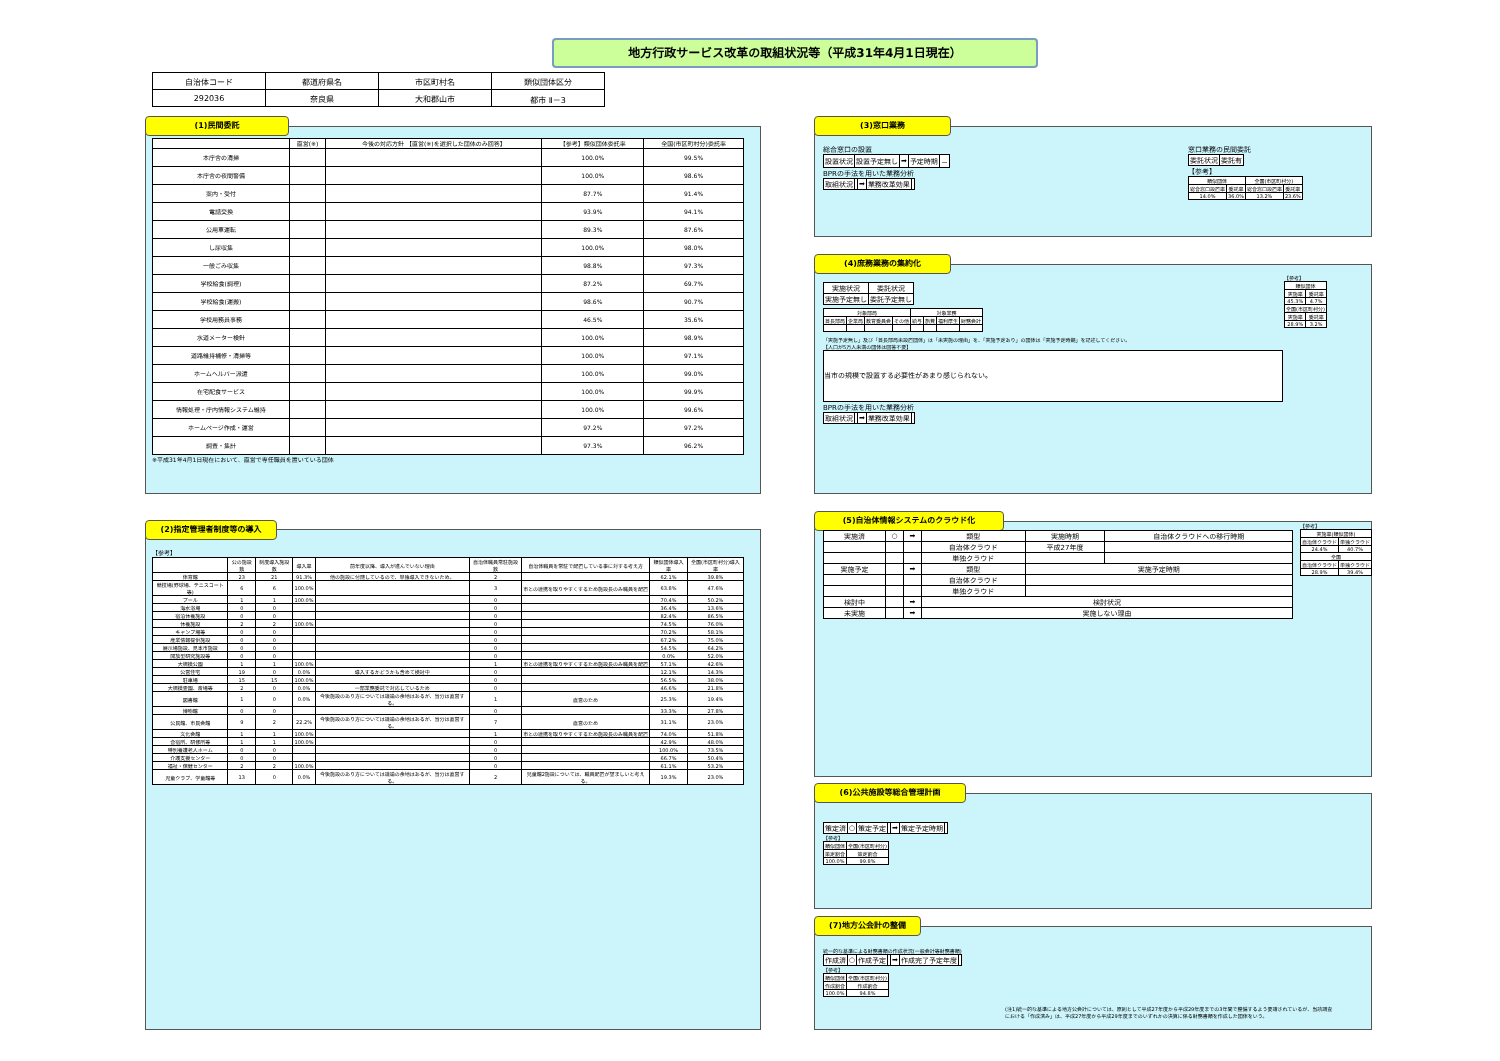地方行政サービス改革の取組状況等（平成31年4月1日現在）
| 自治体コード | 都道府県名 | 市区町村名 | 類似団体区分 |
| 292036 | 奈良県 | 大和郡山市 | 都市 Ⅱ－3 |
(1)民間委託
| | 直営(※) | 今後の対応方針 【直営(※)を選択した団体のみ回答】 | 【参考】類似団体委託率 | 全国(市区町村分)委託率 |
| --- | --- | --- | --- | --- |
| 本庁舎の清掃 | | | 100.0% | 99.5% |
| 本庁舎の夜間警備 | | | 100.0% | 98.6% |
| 案内・受付 | | | 87.7% | 91.4% |
| 電話交換 | | | 93.9% | 94.1% |
| 公用車運転 | | | 89.3% | 87.6% |
| し尿収集 | | | 100.0% | 98.0% |
| 一般ごみ収集 | | | 98.8% | 97.3% |
| 学校給食(調理) | | | 87.2% | 69.7% |
| 学校給食(運搬) | | | 98.6% | 90.7% |
| 学校用務員事務 | | | 46.5% | 35.6% |
| 水道メーター検針 | | | 100.0% | 98.9% |
| 道路維持補修・清掃等 | | | 100.0% | 97.1% |
| ホームヘルパー派遣 | | | 100.0% | 99.0% |
| 在宅配食サービス | | | 100.0% | 99.9% |
| 情報処理・庁内情報システム維持 | | | 100.0% | 99.6% |
| ホームページ作成・運営 | | | 97.2% | 97.2% |
| 調査・集計 | | | 97.3% | 96.2% |
※平成31年4月1日現在において、直営で専任職員を置いている団体
(2)指定管理者制度等の導入
【参考】
| | 公の施設数 | 制度導入施設数 | 導入率 | 前年度以降、導入が進んでいない理由 | 自治体職員常駐施設数 | 自治体職員を常駐で配置している事に対する考え方 | 類似団体導入率 | 全国(市区町村分)導入率 |
| --- | --- | --- | --- | --- | --- | --- | --- | --- |
| 体育館 | 23 | 21 | 91.3% | 他の施設に付随しているので、単独導入できないため。 | 2 | | 62.1% | 39.8% |
| 競技場(野球場、テニスコート等) | 6 | 6 | 100.0% | | 3 | 市との連携を取りやすくするため施設長のみ職員を配置 | 63.8% | 47.6% |
| プール | 1 | 1 | 100.0% | | 0 | | 70.4% | 50.2% |
| 海水浴場 | 0 | 0 | | | 0 | | 36.4% | 13.6% |
| 宿泊休養施設 | 0 | 0 | | | 0 | | 82.4% | 86.5% |
| 休養施設 | 2 | 2 | 100.0% | | 0 | | 74.5% | 76.0% |
| キャンプ場等 | 0 | 0 | | | 0 | | 70.2% | 58.1% |
| 産業情報提供施設 | 0 | 0 | | | 0 | | 67.2% | 75.0% |
| 展示場施設、見本市施設 | 0 | 0 | | | 0 | | 54.5% | 64.2% |
| 開放型研究施設等 | 0 | 0 | | | 0 | | 0.0% | 52.0% |
| 大規模公園 | 1 | 1 | 100.0% | | 1 | 市との連携を取りやすくするため施設長のみ職員を配置 | 57.1% | 42.6% |
| 公営住宅 | 19 | 0 | 0.0% | 導入するかどうかも含めて検討中 | 0 | | 12.1% | 14.3% |
| 駐車場 | 15 | 15 | 100.0% | | 0 | | 56.5% | 38.0% |
| 大規模霊園、斎場等 | 2 | 0 | 0.0% | 一部業務委託で対応しているため | 0 | | 46.6% | 21.8% |
| 図書館 | 1 | 0 | 0.0% | 今後施設のあり方については議論の余地はあるが、当分は直営する。 | 1 | 直営のため | 25.3% | 19.4% |
| 博物館 | 0 | 0 | | | 0 | | 33.3% | 27.8% |
| 公民館、市民会館 | 9 | 2 | 22.2% | 今後施設のあり方については議論の余地はあるが、当分は直営する。 | 7 | 直営のため | 31.1% | 23.0% |
| 文化会館 | 1 | 1 | 100.0% | | 1 | 市との連携を取りやすくするため施設長のみ職員を配置 | 74.0% | 51.8% |
| 合宿所、研修所等 | 1 | 1 | 100.0% | | 0 | | 42.9% | 48.0% |
| 特別養護老人ホーム | 0 | 0 | | | 0 | | 100.0% | 73.5% |
| 介護支援センター | 0 | 0 | | | 0 | | 66.7% | 50.4% |
| 福祉・保健センター | 2 | 2 | 100.0% | | 0 | | 61.1% | 53.2% |
| 児童クラブ、学童館等 | 13 | 0 | 0.0% | 今後施設のあり方については議論の余地はあるが、当分は直営する。 | 2 | 児童館2施設については、職員配置が望ましいと考える。 | 19.3% | 23.0% |
(3)窓口業務
総合窓口の設置
| 設置状況 | 設置予定無し | ➡ | 予定時期 | － |
BPRの手法を用いた業務分析
| 取組状況 | | ➡ | 業務改革効果 | |
窓口業務の民間委託
| 委託状況 | 委託有 |
【参考】
| 類似団体 | | 全国(市区町村分) | |
| 総合窓口設置率 | 委託率 | 総合窓口設置率 | 委託率 |
| 14.0% | 36.0% | 13.2% | 23.6% |
(4)庶務業務の集約化
| 実施状況 | 委託状況 |
| 実施予定無し | 委託予定無し |
| 対象部局 | | | | 対象業務 | | | |
| 首長部局 | 企業局 | 教育委員会 | その他 | 給与 | 旅費 | 福利厚生 | 財務会計 |
「実施予定無し」及び「首長部局未設置団体」は「未実施の理由」を、「実施予定あり」の団体は「実施予定時期」を記述してください。
【人口が5万人未満の団体は回答不要】
当市の規模で設置する必要性があまり感じられない。
BPRの手法を用いた業務分析
| 取組状況 | | ➡ | 業務改革効果 | |
【参考】
| 類似団体 | |
| 実施率 | 委託率 |
| 45.3% | 4.7% |
| 全国(市区町村分) | |
| 実施率 | 委託率 |
| 28.9% | 3.2% |
(5)自治体情報システムのクラウド化
| 実施済 | ○ | ➡ | 類型 | 実施時期 | 自治体クラウドへの移行時期 |
| | | | 自治体クラウド | 平成27年度 | |
| | | | 単独クラウド | | |
| 実施予定 | | ➡ | 類型 | 実施予定時期 | |
| | | | 自治体クラウド | | |
| | | | 単独クラウド | | |
| 検討中 | | ➡ | 検討状況 | | |
| 未実施 | | ➡ | 実施しない理由 | | |
【参考】
| 実施率(類似団体) | |
| 自治体クラウド | 単独クラウド |
| 24.4% | 40.7% |
| 全国 | |
| 自治体クラウド | 単独クラウド |
| 28.9% | 39.4% |
(6)公共施設等総合管理計画
| 策定済 | ○ | 策定予定 | | ➡ | 策定予定時期 | |
【参考】
| 類似団体 | 全国(市区町村分) |
| 策定割合 | 策定割合 |
| 100.0% | 99.8% |
(7)地方公会計の整備
統一的な基準による財務書類の作成状況(一般会計等財務書類)
| 作成済 | ○ | 作成予定 | | ➡ | 作成完了予定年度 | |
【参考】
| 類似団体 | 全国(市区町村分) |
| 作成割合 | 作成割合 |
| 100.0% | 94.8% |
(注1)統一的な基準による地方公会計については、原則として平成27年度から平成29年度までの3年間で整備するよう要請されているが、当該調査における「作成済み」は、平成27年度から平成29年度までのいずれかの決算に係る財務書類を作成した団体をいう。